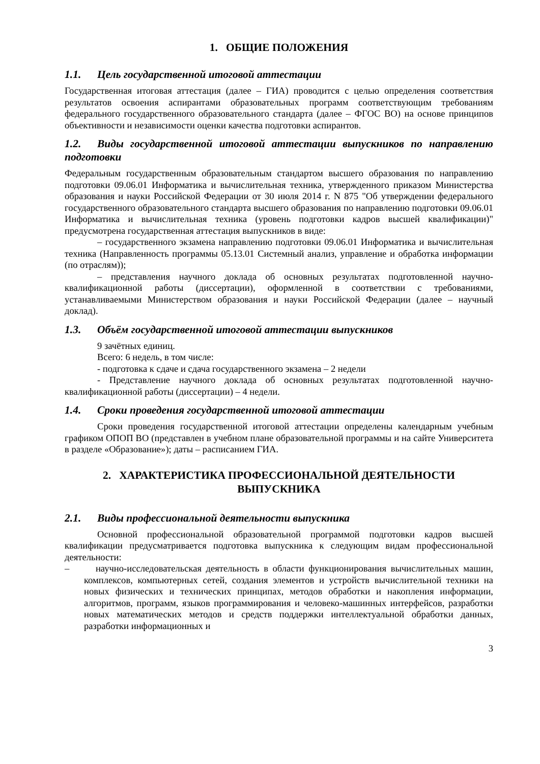1. ОБЩИЕ ПОЛОЖЕНИЯ
1.1. Цель государственной итоговой аттестации
Государственная итоговая аттестация (далее – ГИА) проводится с целью определения соответствия результатов освоения аспирантами образовательных программ соответствующим требованиям федерального государственного образовательного стандарта (далее – ФГОС ВО) на основе принципов объективности и независимости оценки качества подготовки аспирантов.
1.2. Виды государственной итоговой аттестации выпускников по направлению подготовки
Федеральным государственным образовательным стандартом высшего образования по направлению подготовки 09.06.01 Информатика и вычислительная техника, утвержденного приказом Министерства образования и науки Российской Федерации от 30 июля 2014 г. N 875 "Об утверждении федерального государственного образовательного стандарта высшего образования по направлению подготовки 09.06.01 Информатика и вычислительная техника (уровень подготовки кадров высшей квалификации)" предусмотрена государственная аттестация выпускников в виде:
– государственного экзамена направлению подготовки 09.06.01 Информатика и вычислительная техника (Направленность программы 05.13.01 Системный анализ, управление и обработка информации (по отраслям));
– представления научного доклада об основных результатах подготовленной научно-квалификационной работы (диссертации), оформленной в соответствии с требованиями, устанавливаемыми Министерством образования и науки Российской Федерации (далее – научный доклад).
1.3. Объём государственной итоговой аттестации выпускников
9 зачётных единиц.
Всего: 6 недель, в том числе:
- подготовка к сдаче и сдача государственного экзамена – 2 недели
- Представление научного доклада об основных результатах подготовленной научно-квалификационной работы (диссертации) – 4 недели.
1.4. Сроки проведения государственной итоговой аттестации
Сроки проведения государственной итоговой аттестации определены календарным учебным графиком ОПОП ВО (представлен в учебном плане образовательной программы и на сайте Университета в разделе «Образование»); даты – расписанием ГИА.
2. ХАРАКТЕРИСТИКА ПРОФЕССИОНАЛЬНОЙ ДЕЯТЕЛЬНОСТИ
ВЫПУСКНИКА
2.1. Виды профессиональной деятельности выпускника
Основной профессиональной образовательной программой подготовки кадров высшей квалификации предусматривается подготовка выпускника к следующим видам профессиональной деятельности:
– научно-исследовательская деятельность в области функционирования вычислительных машин, комплексов, компьютерных сетей, создания элементов и устройств вычислительной техники на новых физических и технических принципах, методов обработки и накопления информации, алгоритмов, программ, языков программирования и человеко-машинных интерфейсов, разработки новых математических методов и средств поддержки интеллектуальной обработки данных, разработки информационных и
3